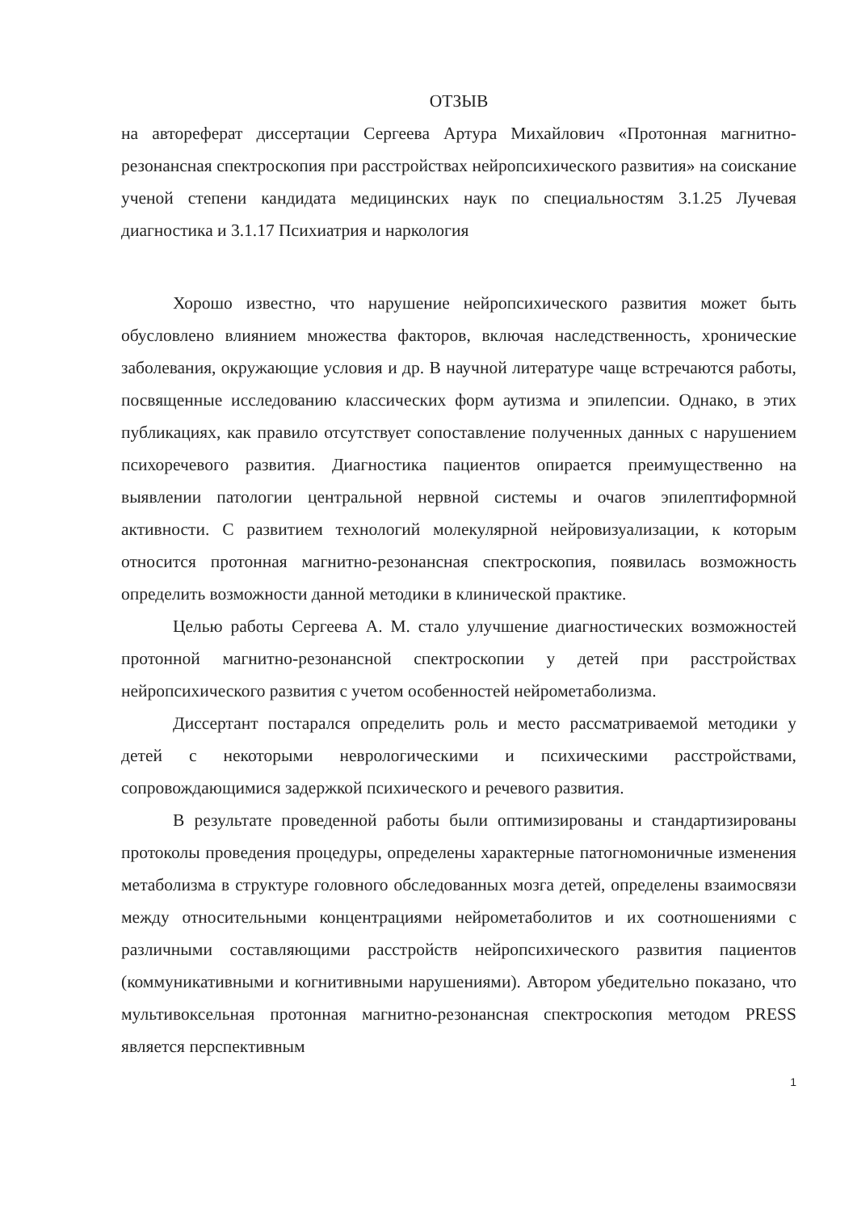ОТЗЫВ
на автореферат диссертации Сергеева Артура Михайлович «Протонная магнитно-резонансная спектроскопия при расстройствах нейропсихического развития» на соискание ученой степени кандидата медицинских наук по специальностям 3.1.25 Лучевая диагностика и 3.1.17 Психиатрия и наркология
Хорошо известно, что нарушение нейропсихического развития может быть обусловлено влиянием множества факторов, включая наследственность, хронические заболевания, окружающие условия и др. В научной литературе чаще встречаются работы, посвященные исследованию классических форм аутизма и эпилепсии. Однако, в этих публикациях, как правило отсутствует сопоставление полученных данных с нарушением психоречевого развития. Диагностика пациентов опирается преимущественно на выявлении патологии центральной нервной системы и очагов эпилептиформной активности. С развитием технологий молекулярной нейровизуализации, к которым относится протонная магнитно-резонансная спектроскопия, появилась возможность определить возможности данной методики в клинической практике.
Целью работы Сергеева А. М. стало улучшение диагностических возможностей протонной магнитно-резонансной спектроскопии у детей при расстройствах нейропсихического развития с учетом особенностей нейрометаболизма.
Диссертант постарался определить роль и место рассматриваемой методики у детей с некоторыми неврологическими и психическими расстройствами, сопровождающимися задержкой психического и речевого развития.
В результате проведенной работы были оптимизированы и стандартизированы протоколы проведения процедуры, определены характерные патогномоничные изменения метаболизма в структуре головного обследованных мозга детей, определены взаимосвязи между относительными концентрациями нейрометаболитов и их соотношениями с различными составляющими расстройств нейропсихического развития пациентов (коммуникативными и когнитивными нарушениями). Автором убедительно показано, что мультивоксельная протонная магнитно-резонансная спектроскопия методом PRESS является перспективным
1